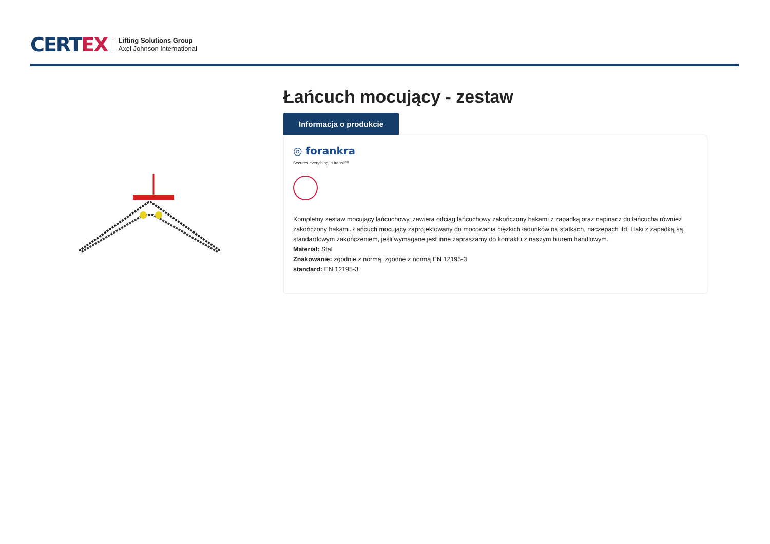CERTEX
Lifting Solutions Group
Axel Johnson International
Łańcuch mocujący - zestaw
Informacja o produkcie
◎ forankra
Secures everything in transit™
Kompletny zestaw mocujący łańcuchowy, zawiera odciąg łańcuchowy zakończony hakami z zapadką oraz napinacz do łańcucha również zakończony hakami. Łańcuch mocujący zaprojektowany do mocowania ciężkich ładunków na statkach, naczepach itd. Haki z zapadką są standardowym zakończeniem, jeśli wymagane jest inne zapraszamy do kontaktu z naszym biurem handlowym.
Materiał: Stal
Znakowanie: zgodnie z normą, zgodne z normą EN 12195-3
standard: EN 12195-3